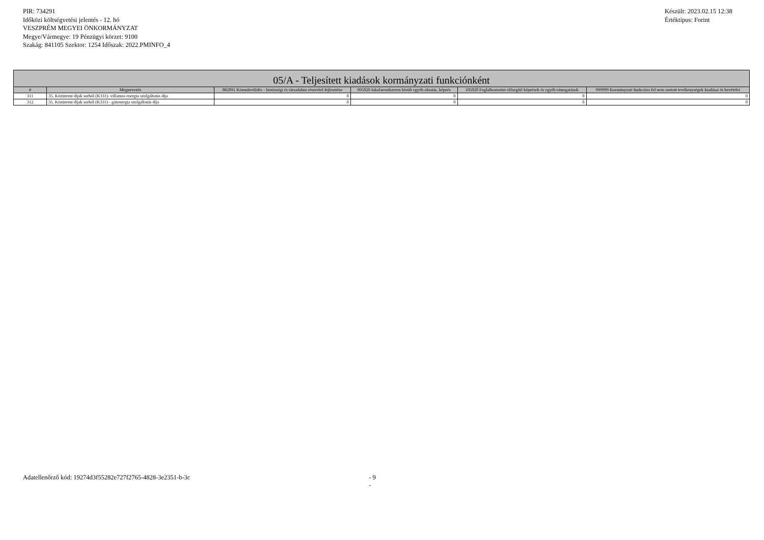PIR: 734291
Időközi költségvetési jelentés - 12. hó
VESZPRÉM MEGYEI ÖNKORMÁNYZAT
Megye/Vármegye: 19 Pénzügyi körzet: 9100
Szakág: 841105 Szektor: 1254 Időszak: 2022.PMINFO_4
Készült: 2023.02.15 12:38
Értéktípus: Forint
| 05/A - Teljesített kiadások kormányzati funkciónként | | | | | |
| --- | --- | --- | --- | --- | --- |
| # | Megnevezés | 082091 Közművelődés - közösségi és társadalmi részvétel fejlesztése | 095020 Iskolarendszeren kívüli egyéb oktatás, képzés | 105020 Foglalkoztatást elősegítő képzések és egyéb támogatások | 999999 Kormányzati funkcióra fel nem osztott tevékenységek kiadásai és bevételei |
| 311 | 35. Közüzemi díjak sorból (K331)- villamos energia szolgáltatás díja | 0 | 0 | 0 | 0 |
| 312 | 35. Közüzemi díjak sorból (K331) - gázenergia szolgáltatás díja | 0 | 0 | 0 | 0 |
Adatellenőrző kód: 19274d3f55282e727f2765-4828-3e2351-b-3c - 9 -